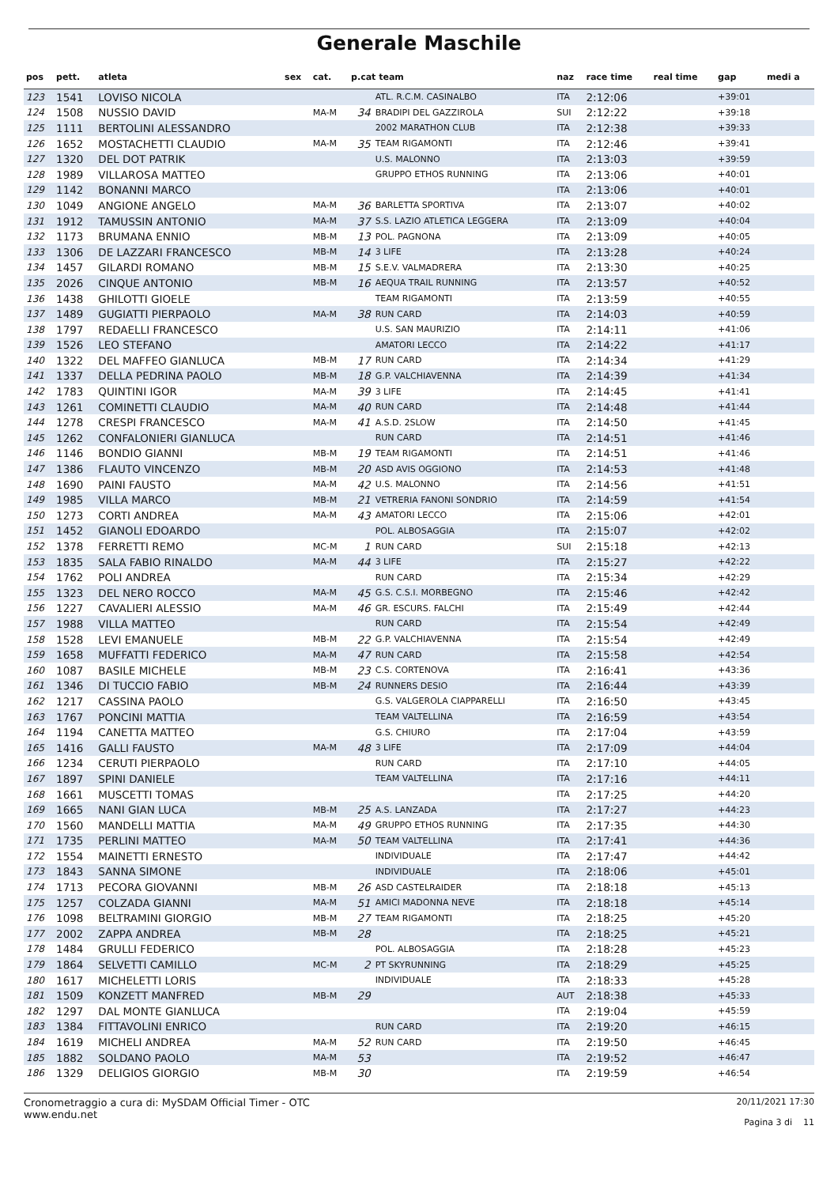Generale Maschile
| pos | pett. | atleta | sex | cat. | p.cat team | | naz | race time | real time | gap | medi a |
| --- | --- | --- | --- | --- | --- | --- | --- | --- | --- | --- | --- |
| 123 | 1541 | LOVISO NICOLA | | | | ATL. R.C.M. CASINALBO | ITA | 2:12:06 | | +39:01 | |
| 124 | 1508 | NUSSIO DAVID | | MA-M | 34 | BRADIPI DEL GAZZIROLA | SUI | 2:12:22 | | +39:18 | |
| 125 | 1111 | BERTOLINI ALESSANDRO | | | | 2002 MARATHON CLUB | ITA | 2:12:38 | | +39:33 | |
| 126 | 1652 | MOSTACHETTI CLAUDIO | | MA-M | 35 | TEAM RIGAMONTI | ITA | 2:12:46 | | +39:41 | |
| 127 | 1320 | DEL DOT PATRIK | | | | U.S. MALONNO | ITA | 2:13:03 | | +39:59 | |
| 128 | 1989 | VILLAROSA MATTEO | | | | GRUPPO ETHOS RUNNING | ITA | 2:13:06 | | +40:01 | |
| 129 | 1142 | BONANNI MARCO | | | | | ITA | 2:13:06 | | +40:01 | |
| 130 | 1049 | ANGIONE ANGELO | | MA-M | 36 | BARLETTA SPORTIVA | ITA | 2:13:07 | | +40:02 | |
| 131 | 1912 | TAMUSSIN ANTONIO | | MA-M | 37 | S.S. LAZIO ATLETICA LEGGERA | ITA | 2:13:09 | | +40:04 | |
| 132 | 1173 | BRUMANA ENNIO | | MB-M | 13 | POL. PAGNONA | ITA | 2:13:09 | | +40:05 | |
| 133 | 1306 | DE LAZZARI FRANCESCO | | MB-M | 14 | 3 LIFE | ITA | 2:13:28 | | +40:24 | |
| 134 | 1457 | GILARDI ROMANO | | MB-M | 15 | S.E.V. VALMADRERA | ITA | 2:13:30 | | +40:25 | |
| 135 | 2026 | CINQUE ANTONIO | | MB-M | 16 | AEQUA TRAIL RUNNING | ITA | 2:13:57 | | +40:52 | |
| 136 | 1438 | GHILOTTI GIOELE | | | | TEAM RIGAMONTI | ITA | 2:13:59 | | +40:55 | |
| 137 | 1489 | GUGIATTI PIERPAOLO | | MA-M | 38 | RUN CARD | ITA | 2:14:03 | | +40:59 | |
| 138 | 1797 | REDAELLI FRANCESCO | | | | U.S. SAN MAURIZIO | ITA | 2:14:11 | | +41:06 | |
| 139 | 1526 | LEO STEFANO | | | | AMATORI LECCO | ITA | 2:14:22 | | +41:17 | |
| 140 | 1322 | DEL MAFFEO GIANLUCA | | MB-M | 17 | RUN CARD | ITA | 2:14:34 | | +41:29 | |
| 141 | 1337 | DELLA PEDRINA PAOLO | | MB-M | 18 | G.P. VALCHIAVENNA | ITA | 2:14:39 | | +41:34 | |
| 142 | 1783 | QUINTINI IGOR | | MA-M | 39 | 3 LIFE | ITA | 2:14:45 | | +41:41 | |
| 143 | 1261 | COMINETTI CLAUDIO | | MA-M | 40 | RUN CARD | ITA | 2:14:48 | | +41:44 | |
| 144 | 1278 | CRESPI FRANCESCO | | MA-M | 41 | A.S.D. 2SLOW | ITA | 2:14:50 | | +41:45 | |
| 145 | 1262 | CONFALONIERI GIANLUCA | | | | RUN CARD | ITA | 2:14:51 | | +41:46 | |
| 146 | 1146 | BONDIO GIANNI | | MB-M | 19 | TEAM RIGAMONTI | ITA | 2:14:51 | | +41:46 | |
| 147 | 1386 | FLAUTO VINCENZO | | MB-M | 20 | ASD AVIS OGGIONO | ITA | 2:14:53 | | +41:48 | |
| 148 | 1690 | PAINI FAUSTO | | MA-M | 42 | U.S. MALONNO | ITA | 2:14:56 | | +41:51 | |
| 149 | 1985 | VILLA MARCO | | MB-M | 21 | VETRERIA FANONI SONDRIO | ITA | 2:14:59 | | +41:54 | |
| 150 | 1273 | CORTI ANDREA | | MA-M | 43 | AMATORI LECCO | ITA | 2:15:06 | | +42:01 | |
| 151 | 1452 | GIANOLI EDOARDO | | | | POL. ALBOSAGGIA | ITA | 2:15:07 | | +42:02 | |
| 152 | 1378 | FERRETTI REMO | | MC-M | 1 | RUN CARD | SUI | 2:15:18 | | +42:13 | |
| 153 | 1835 | SALA FABIO RINALDO | | MA-M | 44 | 3 LIFE | ITA | 2:15:27 | | +42:22 | |
| 154 | 1762 | POLI ANDREA | | | | RUN CARD | ITA | 2:15:34 | | +42:29 | |
| 155 | 1323 | DEL NERO ROCCO | | MA-M | 45 | G.S. C.S.I. MORBEGNO | ITA | 2:15:46 | | +42:42 | |
| 156 | 1227 | CAVALIERI ALESSIO | | MA-M | 46 | GR. ESCURS. FALCHI | ITA | 2:15:49 | | +42:44 | |
| 157 | 1988 | VILLA MATTEO | | | | RUN CARD | ITA | 2:15:54 | | +42:49 | |
| 158 | 1528 | LEVI EMANUELE | | MB-M | 22 | G.P. VALCHIAVENNA | ITA | 2:15:54 | | +42:49 | |
| 159 | 1658 | MUFFATTI FEDERICO | | MA-M | 47 | RUN CARD | ITA | 2:15:58 | | +42:54 | |
| 160 | 1087 | BASILE MICHELE | | MB-M | 23 | C.S. CORTENOVA | ITA | 2:16:41 | | +43:36 | |
| 161 | 1346 | DI TUCCIO FABIO | | MB-M | 24 | RUNNERS DESIO | ITA | 2:16:44 | | +43:39 | |
| 162 | 1217 | CASSINA PAOLO | | | | G.S. VALGEROLA CIAPPARELLI | ITA | 2:16:50 | | +43:45 | |
| 163 | 1767 | PONCINI MATTIA | | | | TEAM VALTELLINA | ITA | 2:16:59 | | +43:54 | |
| 164 | 1194 | CANETTA MATTEO | | | | G.S. CHIURO | ITA | 2:17:04 | | +43:59 | |
| 165 | 1416 | GALLI FAUSTO | | MA-M | 48 | 3 LIFE | ITA | 2:17:09 | | +44:04 | |
| 166 | 1234 | CERUTI PIERPAOLO | | | | RUN CARD | ITA | 2:17:10 | | +44:05 | |
| 167 | 1897 | SPINI DANIELE | | | | TEAM VALTELLINA | ITA | 2:17:16 | | +44:11 | |
| 168 | 1661 | MUSCETTI TOMAS | | | | | ITA | 2:17:25 | | +44:20 | |
| 169 | 1665 | NANI GIAN LUCA | | MB-M | 25 | A.S. LANZADA | ITA | 2:17:27 | | +44:23 | |
| 170 | 1560 | MANDELLI MATTIA | | MA-M | 49 | GRUPPO ETHOS RUNNING | ITA | 2:17:35 | | +44:30 | |
| 171 | 1735 | PERLINI MATTEO | | MA-M | 50 | TEAM VALTELLINA | ITA | 2:17:41 | | +44:36 | |
| 172 | 1554 | MAINETTI ERNESTO | | | | INDIVIDUALE | ITA | 2:17:47 | | +44:42 | |
| 173 | 1843 | SANNA SIMONE | | | | INDIVIDUALE | ITA | 2:18:06 | | +45:01 | |
| 174 | 1713 | PECORA GIOVANNI | | MB-M | 26 | ASD CASTELRAIDER | ITA | 2:18:18 | | +45:13 | |
| 175 | 1257 | COLZADA GIANNI | | MA-M | 51 | AMICI MADONNA NEVE | ITA | 2:18:18 | | +45:14 | |
| 176 | 1098 | BELTRAMINI GIORGIO | | MB-M | 27 | TEAM RIGAMONTI | ITA | 2:18:25 | | +45:20 | |
| 177 | 2002 | ZAPPA ANDREA | | MB-M | 28 | | ITA | 2:18:25 | | +45:21 | |
| 178 | 1484 | GRULLI FEDERICO | | | | POL. ALBOSAGGIA | ITA | 2:18:28 | | +45:23 | |
| 179 | 1864 | SELVETTI CAMILLO | | MC-M | 2 | PT SKYRUNNING | ITA | 2:18:29 | | +45:25 | |
| 180 | 1617 | MICHELETTI LORIS | | | | INDIVIDUALE | ITA | 2:18:33 | | +45:28 | |
| 181 | 1509 | KONZETT MANFRED | | MB-M | 29 | | AUT | 2:18:38 | | +45:33 | |
| 182 | 1297 | DAL MONTE GIANLUCA | | | | | ITA | 2:19:04 | | +45:59 | |
| 183 | 1384 | FITTAVOLINI ENRICO | | | | RUN CARD | ITA | 2:19:20 | | +46:15 | |
| 184 | 1619 | MICHELI ANDREA | | MA-M | 52 | RUN CARD | ITA | 2:19:50 | | +46:45 | |
| 185 | 1882 | SOLDANO PAOLO | | MA-M | 53 | | ITA | 2:19:52 | | +46:47 | |
| 186 | 1329 | DELIGIOS GIORGIO | | MB-M | 30 | | ITA | 2:19:59 | | +46:54 | |
Cronometraggio a cura di: MySDAM Official Timer - OTC
www.endu.net
20/11/2021 17:30
Pagina 3 di 11